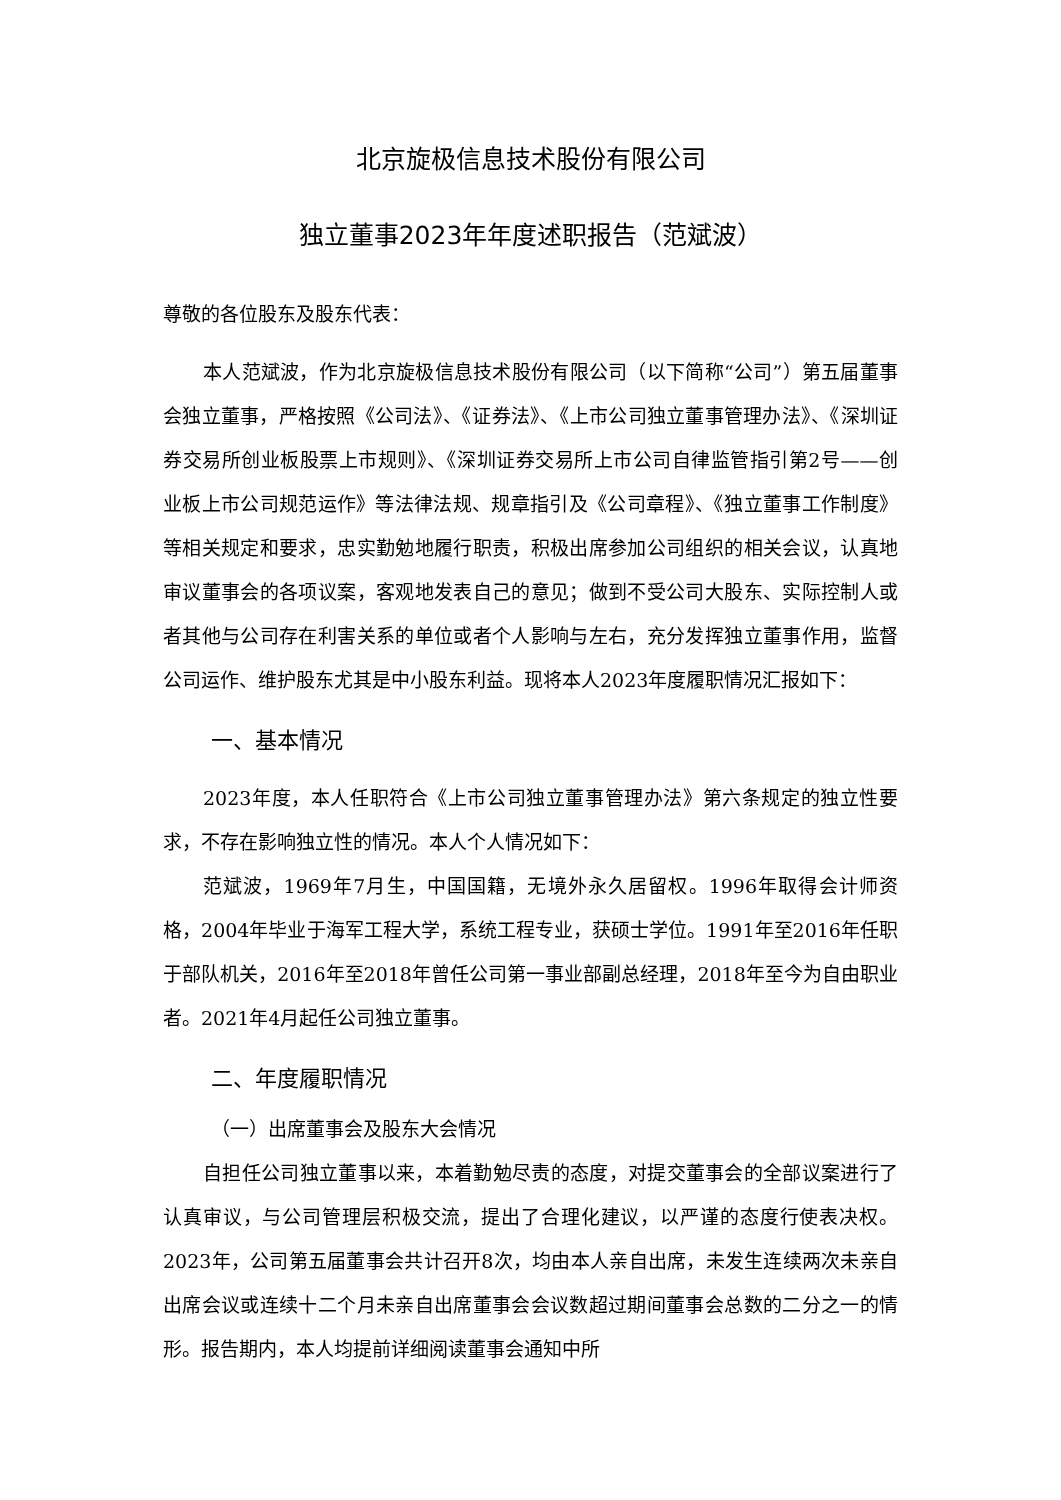北京旋极信息技术股份有限公司
独立董事2023年年度述职报告（范斌波）
尊敬的各位股东及股东代表：
本人范斌波，作为北京旋极信息技术股份有限公司（以下简称“公司”）第五届董事会独立董事，严格按照《公司法》、《证券法》、《上市公司独立董事管理办法》、《深圳证券交易所创业板股票上市规则》、《深圳证券交易所上市公司自律监管指引第2号——创业板上市公司规范运作》等法律法规、规章指引及《公司章程》、《独立董事工作制度》等相关规定和要求，忠实勤勉地履行职责，积极出席参加公司组织的相关会议，认真地审议董事会的各项议案，客观地发表自己的意见；做到不受公司大股东、实际控制人或者其他与公司存在利害关系的单位或者个人影响与左右，充分发挥独立董事作用，监督公司运作、维护股东尤其是中小股东利益。现将本人2023年度履职情况汇报如下：
一、基本情况
2023年度，本人任职符合《上市公司独立董事管理办法》第六条规定的独立性要求，不存在影响独立性的情况。本人个人情况如下：
范斌波，1969年7月生，中国国籍，无境外永久居留权。1996年取得会计师资格，2004年毕业于海军工程大学，系统工程专业，获硕士学位。1991年至2016年任职于部队机关，2016年至2018年曾任公司第一事业部副总经理，2018年至今为自由职业者。2021年4月起任公司独立董事。
二、年度履职情况
（一）出席董事会及股东大会情况
自担任公司独立董事以来，本着勤勉尽责的态度，对提交董事会的全部议案进行了认真审议，与公司管理层积极交流，提出了合理化建议，以严谨的态度行使表决权。2023年，公司第五届董事会共计召开8次，均由本人亲自出席，未发生连续两次未亲自出席会议或连续十二个月未亲自出席董事会会议数超过期间董事会总数的二分之一的情形。报告期内，本人均提前详细阅读董事会通知中所